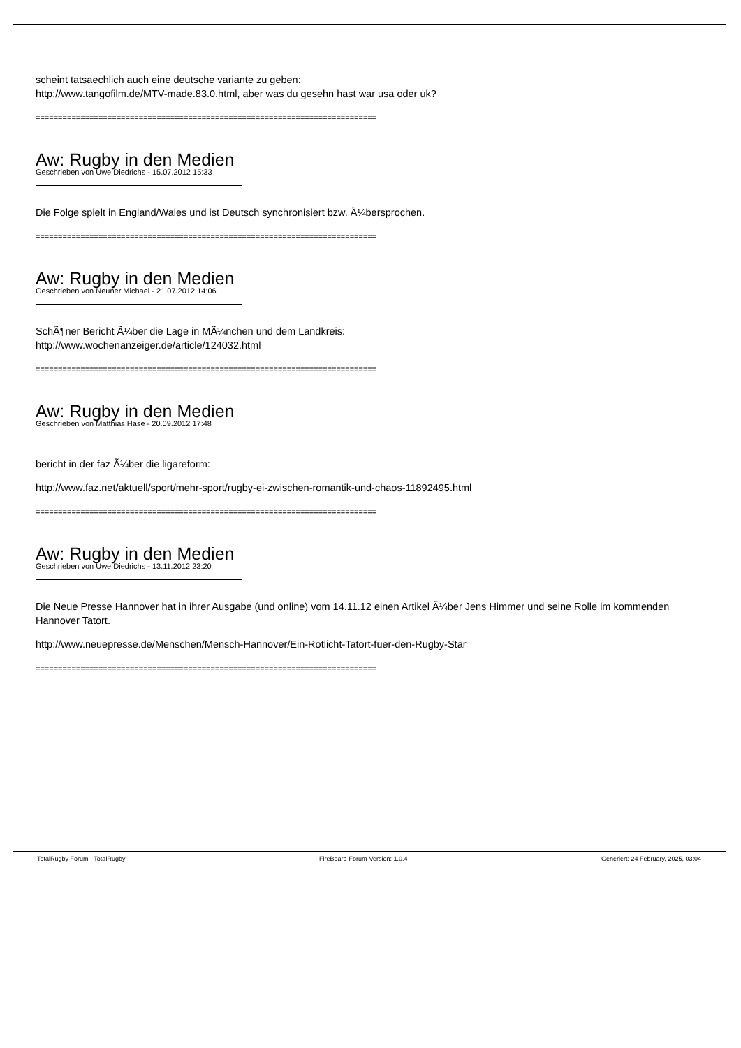scheint tatsaechlich auch eine deutsche variante zu geben:
http://www.tangofilm.de/MTV-made.83.0.html, aber was du gesehn hast war usa oder uk?
============================================================================
Aw: Rugby in den Medien
Geschrieben von Uwe Diedrichs - 15.07.2012 15:33
Die Folge spielt in England/Wales und ist Deutsch synchronisiert bzw. Ã¼bersprochen.
============================================================================
Aw: Rugby in den Medien
Geschrieben von Neuner Michael - 21.07.2012 14:06
SchÃ¶ner Bericht Ã¼ber die Lage in MÃ¼nchen und dem Landkreis:
http://www.wochenanzeiger.de/article/124032.html
============================================================================
Aw: Rugby in den Medien
Geschrieben von Matthias Hase - 20.09.2012 17:48
bericht in der faz Ã¼ber die ligareform:
http://www.faz.net/aktuell/sport/mehr-sport/rugby-ei-zwischen-romantik-und-chaos-11892495.html
============================================================================
Aw: Rugby in den Medien
Geschrieben von Uwe Diedrichs - 13.11.2012 23:20
Die Neue Presse Hannover hat in ihrer Ausgabe (und online) vom 14.11.12 einen Artikel Ã¼ber Jens Himmer und seine Rolle im kommenden Hannover Tatort.
http://www.neuepresse.de/Menschen/Mensch-Hannover/Ein-Rotlicht-Tatort-fuer-den-Rugby-Star
============================================================================
TotalRugby Forum - TotalRugby FireBoard-Forum-Version: 1.0.4 Generiert: 24 February, 2025, 03:04